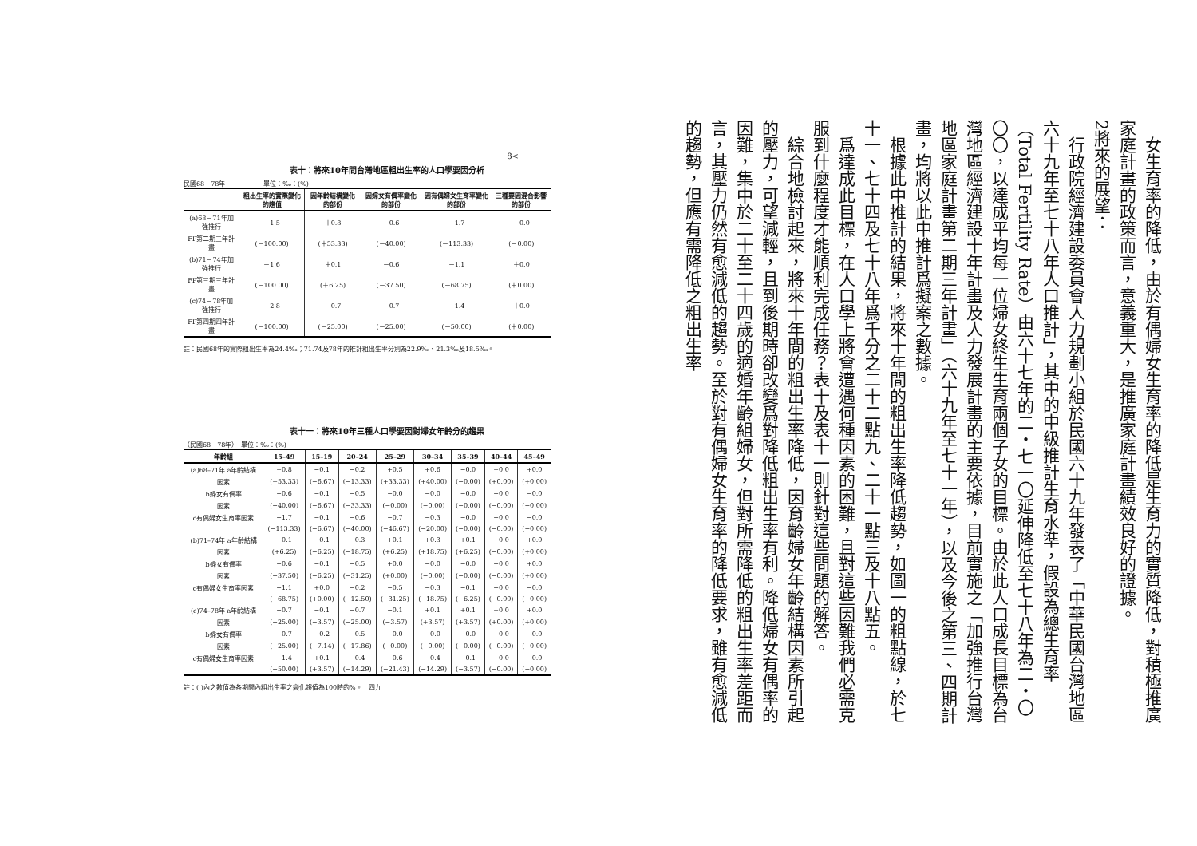8<
表十：將來10年間台灣地區粗出生率的人口學要因分析
民國68－78年　　　　　　單位：‰：(%)
| | 粗出生率的實際變化的趨值 | 因年齡結構變化的部份 | 因婦女有偶率變化的部份 | 因有偶婦女生育率變化的部份 | 三種要因混合影響的部份 |
| --- | --- | --- | --- | --- | --- |
| (a)68－71年加強推行 | －1.5 | ＋0.8 | －0.6 | －1.7 | －0.0 |
| FP第二期三年計畫 | (－100.00) | (＋53.33) | (－40.00) | (－113.33) | (－0.00) |
| (b)71－74年加強推行 | －1.6 | ＋0.1 | －0.6 | －1.1 | ＋0.0 |
| FP第三期三年計畫 | (－100.00) | (＋6.25) | (－37.50) | (－68.75) | (＋0.00) |
| (c)74－78年加強推行 | －2.8 | －0.7 | －0.7 | －1.4 | ＋0.0 |
| FP第四期四年計畫 | (－100.00) | (－25.00) | (－25.00) | (－50.00) | (＋0.00) |
註：民國68年的實際粗出生率為24.4‰；71.74及78年的推計粗出生率分別為22.9‰、21.3‰及18.5‰。
表十一：將來10年三種人口學要因對婦女年齡分的趨果
（民國68－78年）　單位：‰：(%)
| 年齡組 | 15–49 | 15–19 | 20–24 | 25–29 | 30–34 | 35–39 | 40–44 | 45–49 |
| --- | --- | --- | --- | --- | --- | --- | --- | --- |
| (a)68–71年 a年齡結構 | +0.8 | −0.1 | −0.2 | +0.5 | +0.6 | −0.0 | +0.0 | +0.0 |
| 因素 | (+53.33) | (−6.67) | (−13.33) | (+33.33) | (+40.00) | (−0.00) | (+0.00) | (+0.00) |
| b婦女有偶率 | −0.6 | −0.1 | −0.5 | −0.0 | −0.0 | −0.0 | −0.0 | −0.0 |
| 因素 | (−40.00) | (−6.67) | (−33.33) | (−0.00) | (−0.00) | (−0.00) | (−0.00) | (−0.00) |
| c有偶婦女生育率因素 | −1.7 | −0.1 | −0.6 | −0.7 | −0.3 | −0.0 | −0.0 | −0.0 |
| | (−113.33) | (−6.67) | (−40.00) | (−46.67) | (−20.00) | (−0.00) | (−0.00) | (−0.00) |
| (b)71–74年 a年齡結構 | +0.1 | −0.1 | −0.3 | +0.1 | +0.3 | +0.1 | −0.0 | +0.0 |
| 因素 | (+6.25) | (−6.25) | (−18.75) | (+6.25) | (+18.75) | (+6.25) | (−0.00) | (+0.00) |
| b婦女有偶率 | −0.6 | −0.1 | −0.5 | +0.0 | −0.0 | −0.0 | −0.0 | +0.0 |
| 因素 | (−37.50) | (−6.25) | (−31.25) | (+0.00) | (−0.00) | (−0.00) | (−0.00) | (+0.00) |
| c有偶婦女生育率因素 | −1.1 | +0.0 | −0.2 | −0.5 | −0.3 | −0.1 | −0.0 | −0.0 |
| | (−68.75) | (+0.00) | (−12.50) | (−31.25) | (−18.75) | (−6.25) | (−0.00) | (−0.00) |
| (c)74–78年 a年齡結構 | −0.7 | −0.1 | −0.7 | −0.1 | +0.1 | +0.1 | +0.0 | +0.0 |
| 因素 | (−25.00) | (−3.57) | (−25.00) | (−3.57) | (+3.57) | (+3.57) | (+0.00) | (+0.00) |
| b婦女有偶率 | −0.7 | −0.2 | −0.5 | −0.0 | −0.0 | −0.0 | −0.0 | −0.0 |
| 因素 | (−25.00) | (−7.14) | (−17.86) | (−0.00) | (−0.00) | (−0.00) | (−0.00) | (−0.00) |
| c有偶婦女生育率因素 | −1.4 | +0.1 | −0.4 | −0.6 | −0.4 | −0.1 | −0.0 | −0.0 |
| | (−50.00) | (+3.57) | (−14.29) | (−21.43) | (−14.29) | (−3.57) | (−0.00) | (−0.00) |
註：( )內之數值為各期間內粗出生率之變化趨值為100時的%。　四九
　女生育率的降低，由於有偶婦女生育率的降低是生育力的實質降低，對積極推廣家庭計畫的政策而言，意義重大，是推廣家庭計畫績效良好的證據。
2將來的展望：
　行政院經濟建設委員會人力規劃小組於民國六十九年發表了「中華民國台灣地區六十九年至七十八年人口推計」，其中的中級推計生育水準，假設為總生育率（Total Fertility Rate）由六十七年的二・七一〇延伸降低至七十八年為二・〇〇〇，以達成平均每一位婦女終生生育兩個子女的目標。由於此人口成長目標為台灣地區經濟建設十年計畫及人力發展計畫的主要依據，目前實施之「加強推行台灣地區家庭計畫第二期三年計畫」（六十九年至七十一年），以及今後之第三、四期計畫，均將以此中推計爲擬案之數據。
　根據此中推計的結果，將來十年間的粗出生率降低趨勢，如圖一的粗點線，於七十一、七十四及七十八年爲千分之二十二點九、二十一點三及十八點五。
　爲達成此目標，在人口學上將會遭遇何種因素的困難，且對這些因難我們必需克服到什麼程度才能順利完成任務？表十及表十一則針對這些問題的解答。
　綜合地檢討起來，將來十年間的粗出生率降低，因育齡婦女年齡結構因素所引起的壓力，可望減輕，且到後期時卻改變爲對降低粗出生率有利。降低婦女有偶率的因難，集中於二十至二十四歲的適婚年齡組婦女，但對所需降低的粗出生率差距而言，其壓力仍然有愈減低的趨勢。至於對有偶婦女生育率的降低要求，雖有愈減低的趨勢，但應有需降低之粗出生率